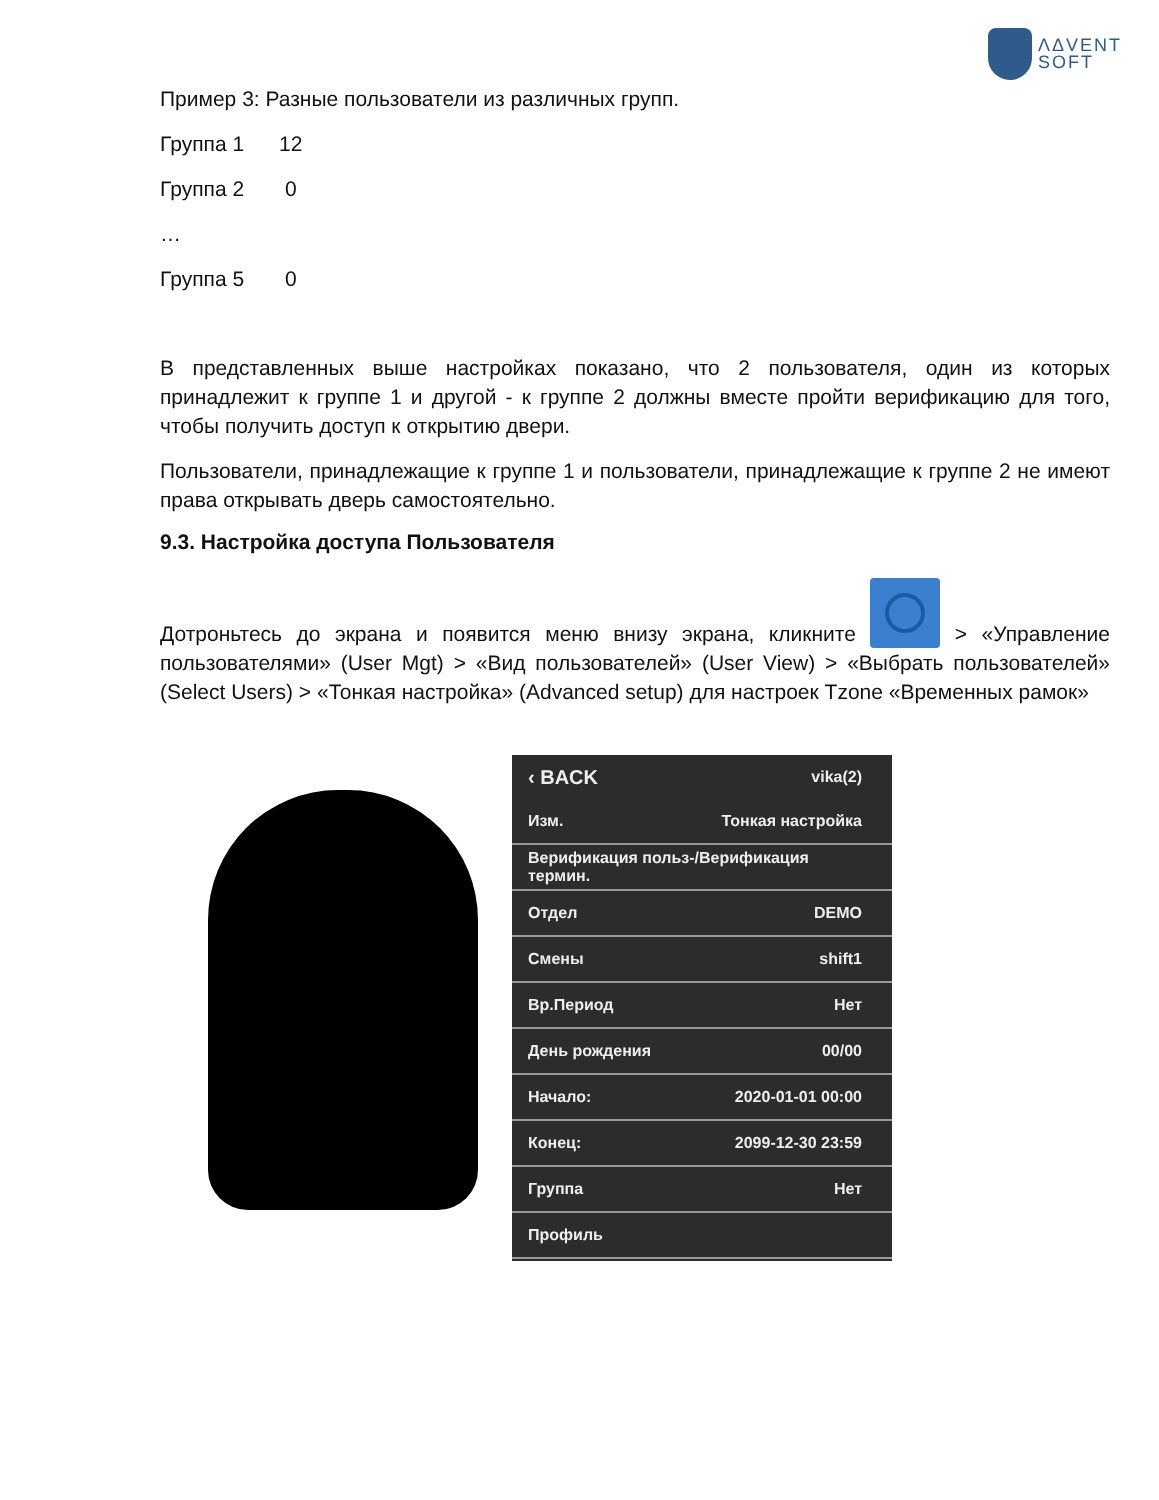ΛΔVENT
SOFT
Пример 3: Разные пользователи из различных групп.
Группа 1 12
Группа 2 0
…
Группа 5 0
В представленных выше настройках показано, что 2 пользователя, один из которых принадлежит к группе 1 и другой - к группе 2 должны вместе пройти верификацию для того, чтобы получить доступ к открытию двери.
Пользователи, принадлежащие к группе 1 и пользователи, принадлежащие к группе 2 не имеют права открывать дверь самостоятельно.
9.3. Настройка доступа Пользователя
Дотроньтесь до экрана и появится меню внизу экрана, кликните > «Управление пользователями» (User Mgt) > «Вид пользователей» (User View) > «Выбрать пользователей» (Select Users) > «Тонкая настройка» (Advanced setup) для настроек Tzone «Временных рамок»
‹ BACK vika(2)
Изм. Тонкая настройка
Верификация польз-/Верификация термин.
Отдел DEMO
Смены shift1
Вр.Период Нет
День рождения 00/00
Начало: 2020-01-01 00:00
Конец: 2099-12-30 23:59
Группа Нет
Профиль